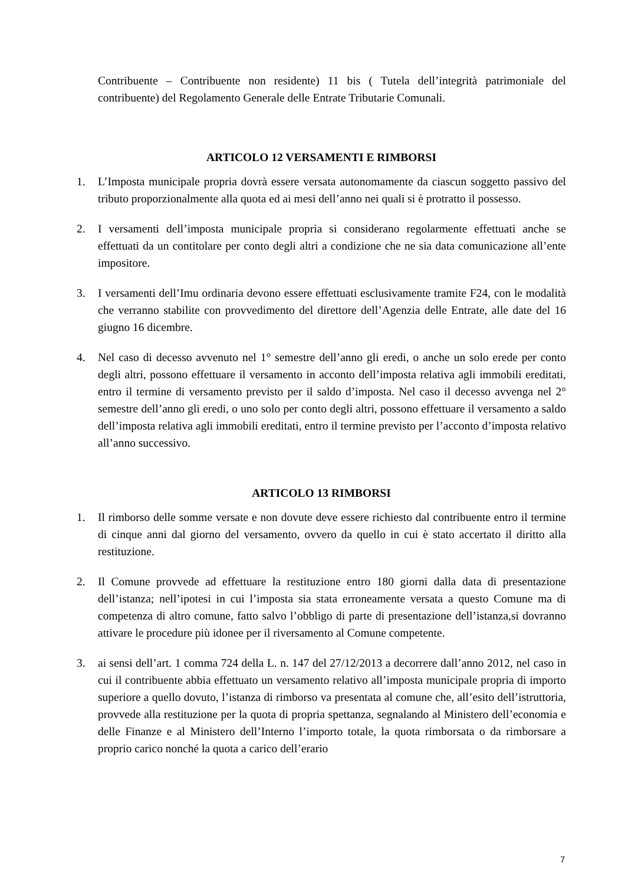Contribuente – Contribuente non residente) 11 bis ( Tutela dell’integrità patrimoniale del contribuente) del Regolamento Generale delle Entrate Tributarie Comunali.
ARTICOLO 12 VERSAMENTI E RIMBORSI
1. L’Imposta municipale propria dovrà essere versata autonomamente da ciascun soggetto passivo del tributo proporzionalmente alla quota ed ai mesi dell’anno nei quali si è protratto il possesso.
2. I versamenti dell’imposta municipale propria si considerano regolarmente effettuati anche se effettuati da un contitolare per conto degli altri a condizione che ne sia data comunicazione all’ente impositore.
3. I versamenti dell’Imu ordinaria devono essere effettuati esclusivamente tramite F24, con le modalità che verranno stabilite con provvedimento del direttore dell’Agenzia delle Entrate, alle date del 16 giugno 16 dicembre.
4. Nel caso di decesso avvenuto nel 1° semestre dell’anno gli eredi, o anche un solo erede per conto degli altri, possono effettuare il versamento in acconto dell’imposta relativa agli immobili ereditati, entro il termine di versamento previsto per il saldo d’imposta. Nel caso il decesso avvenga nel 2° semestre dell’anno gli eredi, o uno solo per conto degli altri, possono effettuare il versamento a saldo dell’imposta relativa agli immobili ereditati, entro il termine previsto per l’acconto d’imposta relativo all’anno successivo.
ARTICOLO 13 RIMBORSI
1. Il rimborso delle somme versate e non dovute deve essere richiesto dal contribuente entro il termine di cinque anni dal giorno del versamento, ovvero da quello in cui è stato accertato il diritto alla restituzione.
2. Il Comune provvede ad effettuare la restituzione entro 180 giorni dalla data di presentazione dell’istanza; nell’ipotesi in cui l’imposta sia stata erroneamente versata a questo Comune ma di competenza di altro comune, fatto salvo l’obbligo di parte di presentazione dell’istanza,si dovranno attivare le procedure più idonee per il riversamento al Comune competente.
3. ai sensi dell’art. 1 comma 724 della L. n. 147 del 27/12/2013 a decorrere dall’anno 2012, nel caso in cui il contribuente abbia effettuato un versamento relativo all’imposta municipale propria di importo superiore a quello dovuto, l’istanza di rimborso va presentata al comune che, all’esito dell’istruttoria, provvede alla restituzione per la quota di propria spettanza, segnalando al Ministero dell’economia e delle Finanze e al Ministero dell’Interno l’importo totale, la quota rimborsata o da rimborsare a proprio carico nonché la quota a carico dell’erario
7